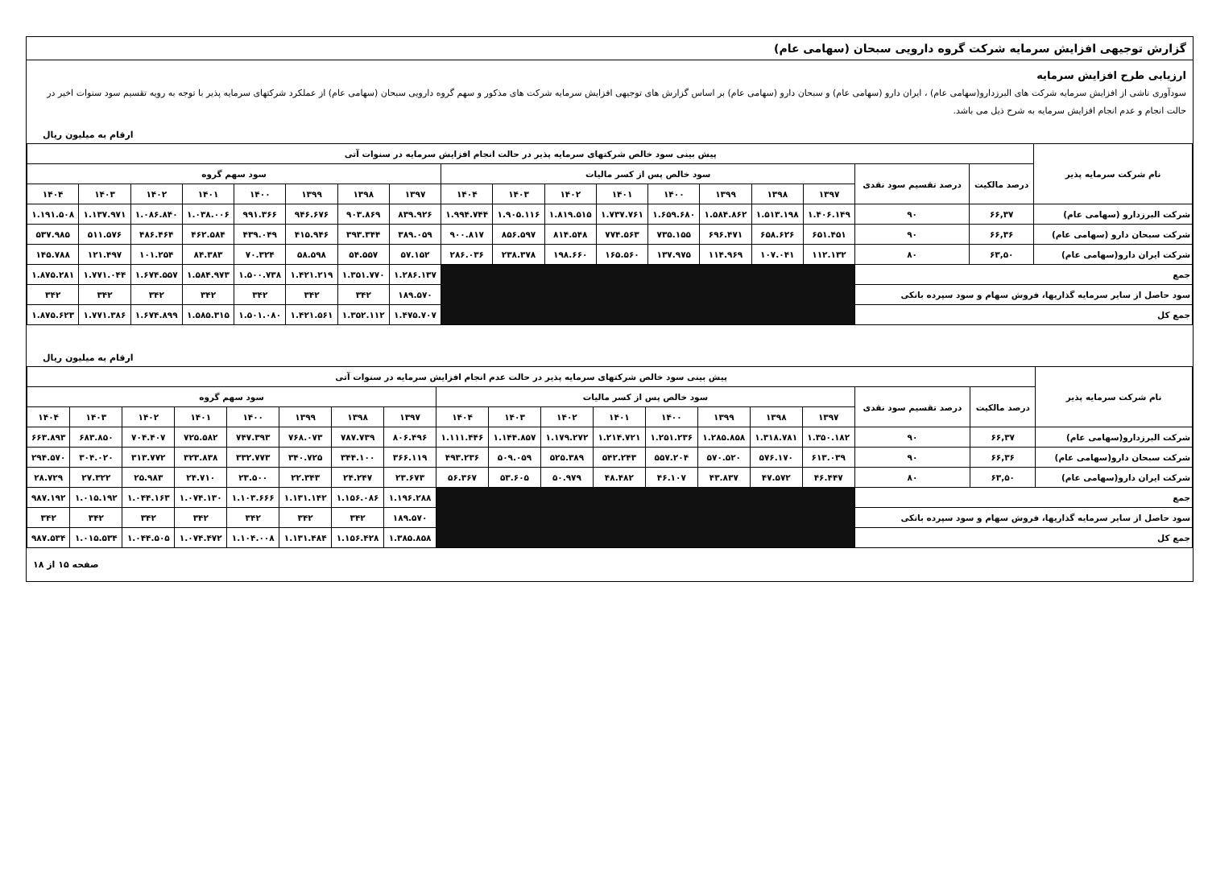گزارش توجیهی افزایش سرمایه شرکت گروه دارویی سبحان (سهامی عام)
ارزیابی طرح افزایش سرمایه
سودآوری ناشی از افزایش سرمایه شرکت های البرزدارو(سهامی عام) ، ایران دارو (سهامی عام) و سبحان دارو (سهامی عام) بر اساس گزارش های توجیهی افزایش سرمایه شرکت های مذکور و سهم گروه دارویی سبحان (سهامی عام) از عملکرد شرکتهای سرمایه پذیر با توجه به رویه تقسیم سود سنوات اخیر در حالت انجام و عدم انجام افزایش سرمایه به شرح ذیل می باشد.
ارقام به میلیون ریال
| نام شرکت سرمایه پذیر | پیش بینی سود خالص شرکتهای سرمایه پذیر در حالت انجام افزایش سرمایه در سنوات آتی | | | | | | | | | | | | | | | | | |
| --- | --- | --- | --- | --- | --- | --- | --- | --- | --- | --- | --- | --- | --- | --- | --- | --- | --- | --- |
| | درصد مالکیت | درصد تقسیم سود نقدی | سود خالص پس از کسر مالیات | | | | | | | | سود سهم گروه | | | | | | | |
| | | | ۱۳۹۷ | ۱۳۹۸ | ۱۳۹۹ | ۱۴۰۰ | ۱۴۰۱ | ۱۴۰۲ | ۱۴۰۳ | ۱۴۰۴ | ۱۳۹۷ | ۱۳۹۸ | ۱۳۹۹ | ۱۴۰۰ | ۱۴۰۱ | ۱۴۰۲ | ۱۴۰۳ | ۱۴۰۴ |
| شرکت البرزدارو (سهامی عام) | ۶۶,۳۷ | ۹۰ | ۱.۴۰۶.۱۴۹ | ۱.۵۱۳.۱۹۸ | ۱.۵۸۴.۸۶۲ | ۱.۶۵۹.۶۸۰ | ۱.۷۳۷.۷۶۱ | ۱.۸۱۹.۵۱۵ | ۱.۹۰۵.۱۱۶ | ۱.۹۹۴.۷۴۴ | ۸۳۹.۹۲۶ | ۹۰۳.۸۶۹ | ۹۴۶.۶۷۶ | ۹۹۱.۳۶۶ | ۱.۰۳۸.۰۰۶ | ۱.۰۸۶.۸۴۰ | ۱.۱۳۷.۹۷۱ | ۱.۱۹۱.۵۰۸ |
| شرکت سبحان دارو (سهامی عام) | ۶۶,۳۶ | ۹۰ | ۶۵۱.۴۵۱ | ۶۵۸.۶۲۶ | ۶۹۶.۴۷۱ | ۷۳۵.۱۵۵ | ۷۷۴.۵۶۳ | ۸۱۴.۵۴۸ | ۸۵۶.۵۹۷ | ۹۰۰.۸۱۷ | ۳۸۹.۰۵۹ | ۳۹۳.۳۴۴ | ۴۱۵.۹۴۶ | ۴۳۹.۰۴۹ | ۴۶۲.۵۸۴ | ۴۸۶.۴۶۴ | ۵۱۱.۵۷۶ | ۵۳۷.۹۸۵ |
| شرکت ایران دارو(سهامی عام) | ۶۳,۵۰ | ۸۰ | ۱۱۲.۱۳۲ | ۱۰۷.۰۴۱ | ۱۱۴.۹۶۹ | ۱۳۷.۹۷۵ | ۱۶۵.۵۶۰ | ۱۹۸.۶۶۰ | ۲۳۸.۳۷۸ | ۲۸۶.۰۳۶ | ۵۷.۱۵۲ | ۵۴.۵۵۷ | ۵۸.۵۹۸ | ۷۰.۳۲۴ | ۸۴.۳۸۳ | ۱۰۱.۲۵۴ | ۱۲۱.۴۹۷ | ۱۴۵.۷۸۸ |
| جمع | | | | | | | | | | | ۱.۲۸۶.۱۳۷ | ۱.۳۵۱.۷۷۰ | ۱.۴۲۱.۲۱۹ | ۱.۵۰۰.۷۳۸ | ۱.۵۸۴.۹۷۳ | ۱.۶۷۴.۵۵۷ | ۱.۷۷۱.۰۴۴ | ۱.۸۷۵.۲۸۱ |
| سود حاصل از سایر سرمایه گذاریها، فروش سهام و سود سپرده بانکی | | | | | | | | | | | ۱۸۹.۵۷۰ | ۳۴۲ | ۳۴۲ | ۳۴۲ | ۳۴۲ | ۳۴۲ | ۳۴۲ | ۳۴۲ |
| جمع کل | | | | | | | | | | | ۱.۴۷۵.۷۰۷ | ۱.۳۵۲.۱۱۲ | ۱.۴۲۱.۵۶۱ | ۱.۵۰۱.۰۸۰ | ۱.۵۸۵.۳۱۵ | ۱.۶۷۴.۸۹۹ | ۱.۷۷۱.۳۸۶ | ۱.۸۷۵.۶۲۳ |
ارقام به میلیون ریال
| نام شرکت سرمایه پذیر | پیش بینی سود خالص شرکتهای سرمایه پذیر در حالت عدم انجام افزایش سرمایه در سنوات آتی | | | | | | | | | | | | | | | | | |
| --- | --- | --- | --- | --- | --- | --- | --- | --- | --- | --- | --- | --- | --- | --- | --- | --- | --- | --- |
| | درصد مالکیت | درصد تقسیم سود نقدی | سود خالص پس از کسر مالیات | | | | | | | | سود سهم گروه | | | | | | | |
| | | | ۱۳۹۷ | ۱۳۹۸ | ۱۳۹۹ | ۱۴۰۰ | ۱۴۰۱ | ۱۴۰۲ | ۱۴۰۳ | ۱۴۰۴ | ۱۳۹۷ | ۱۳۹۸ | ۱۳۹۹ | ۱۴۰۰ | ۱۴۰۱ | ۱۴۰۲ | ۱۴۰۳ | ۱۴۰۴ |
| شرکت البرزدارو(سهامی عام) | ۶۶,۳۷ | ۹۰ | ۱.۳۵۰.۱۸۲ | ۱.۳۱۸.۷۸۱ | ۱.۲۸۵.۸۵۸ | ۱.۲۵۱.۲۳۶ | ۱.۲۱۴.۷۲۱ | ۱.۱۷۹.۲۷۲ | ۱.۱۴۴.۸۵۷ | ۱.۱۱۱.۴۴۶ | ۸۰۶.۴۹۶ | ۷۸۷.۷۳۹ | ۷۶۸.۰۷۳ | ۷۴۷.۳۹۳ | ۷۲۵.۵۸۲ | ۷۰۴.۴۰۷ | ۶۸۳.۸۵۰ | ۶۶۳.۸۹۳ |
| شرکت سبحان دارو(سهامی عام) | ۶۶,۳۶ | ۹۰ | ۶۱۳.۰۳۹ | ۵۷۶.۱۷۰ | ۵۷۰.۵۲۰ | ۵۵۷.۲۰۴ | ۵۴۲.۲۴۳ | ۵۲۵.۳۸۹ | ۵۰۹.۰۵۹ | ۴۹۳.۲۳۶ | ۳۶۶.۱۱۹ | ۳۴۴.۱۰۰ | ۳۴۰.۷۲۵ | ۳۳۲.۷۷۳ | ۳۲۳.۸۳۸ | ۳۱۳.۷۷۲ | ۳۰۴.۰۲۰ | ۲۹۴.۵۷۰ |
| شرکت ایران دارو(سهامی عام) | ۶۳,۵۰ | ۸۰ | ۴۶.۴۴۷ | ۴۷.۵۷۲ | ۴۳.۸۳۷ | ۴۶.۱۰۷ | ۴۸.۴۸۲ | ۵۰.۹۷۹ | ۵۳.۶۰۵ | ۵۶.۳۶۷ | ۲۳.۶۷۳ | ۲۴.۲۴۷ | ۲۲.۳۴۳ | ۲۳.۵۰۰ | ۲۴.۷۱۰ | ۲۵.۹۸۳ | ۲۷.۳۲۲ | ۲۸.۷۲۹ |
| جمع | | | | | | | | | | | ۱.۱۹۶.۲۸۸ | ۱.۱۵۶.۰۸۶ | ۱.۱۳۱.۱۴۲ | ۱.۱۰۳.۶۶۶ | ۱.۰۷۴.۱۳۰ | ۱.۰۴۴.۱۶۳ | ۱.۰۱۵.۱۹۲ | ۹۸۷.۱۹۲ |
| سود حاصل از سایر سرمایه گذاریها، فروش سهام و سود سپرده بانکی | | | | | | | | | | | ۱۸۹.۵۷۰ | ۳۴۲ | ۳۴۲ | ۳۴۲ | ۳۴۲ | ۳۴۲ | ۳۴۲ | ۳۴۲ |
| جمع کل | | | | | | | | | | | ۱.۳۸۵.۸۵۸ | ۱.۱۵۶.۴۲۸ | ۱.۱۳۱.۴۸۴ | ۱.۱۰۴.۰۰۸ | ۱.۰۷۴.۴۷۲ | ۱.۰۴۴.۵۰۵ | ۱.۰۱۵.۵۳۴ | ۹۸۷.۵۳۴ |
صفحه ۱۵ از ۱۸